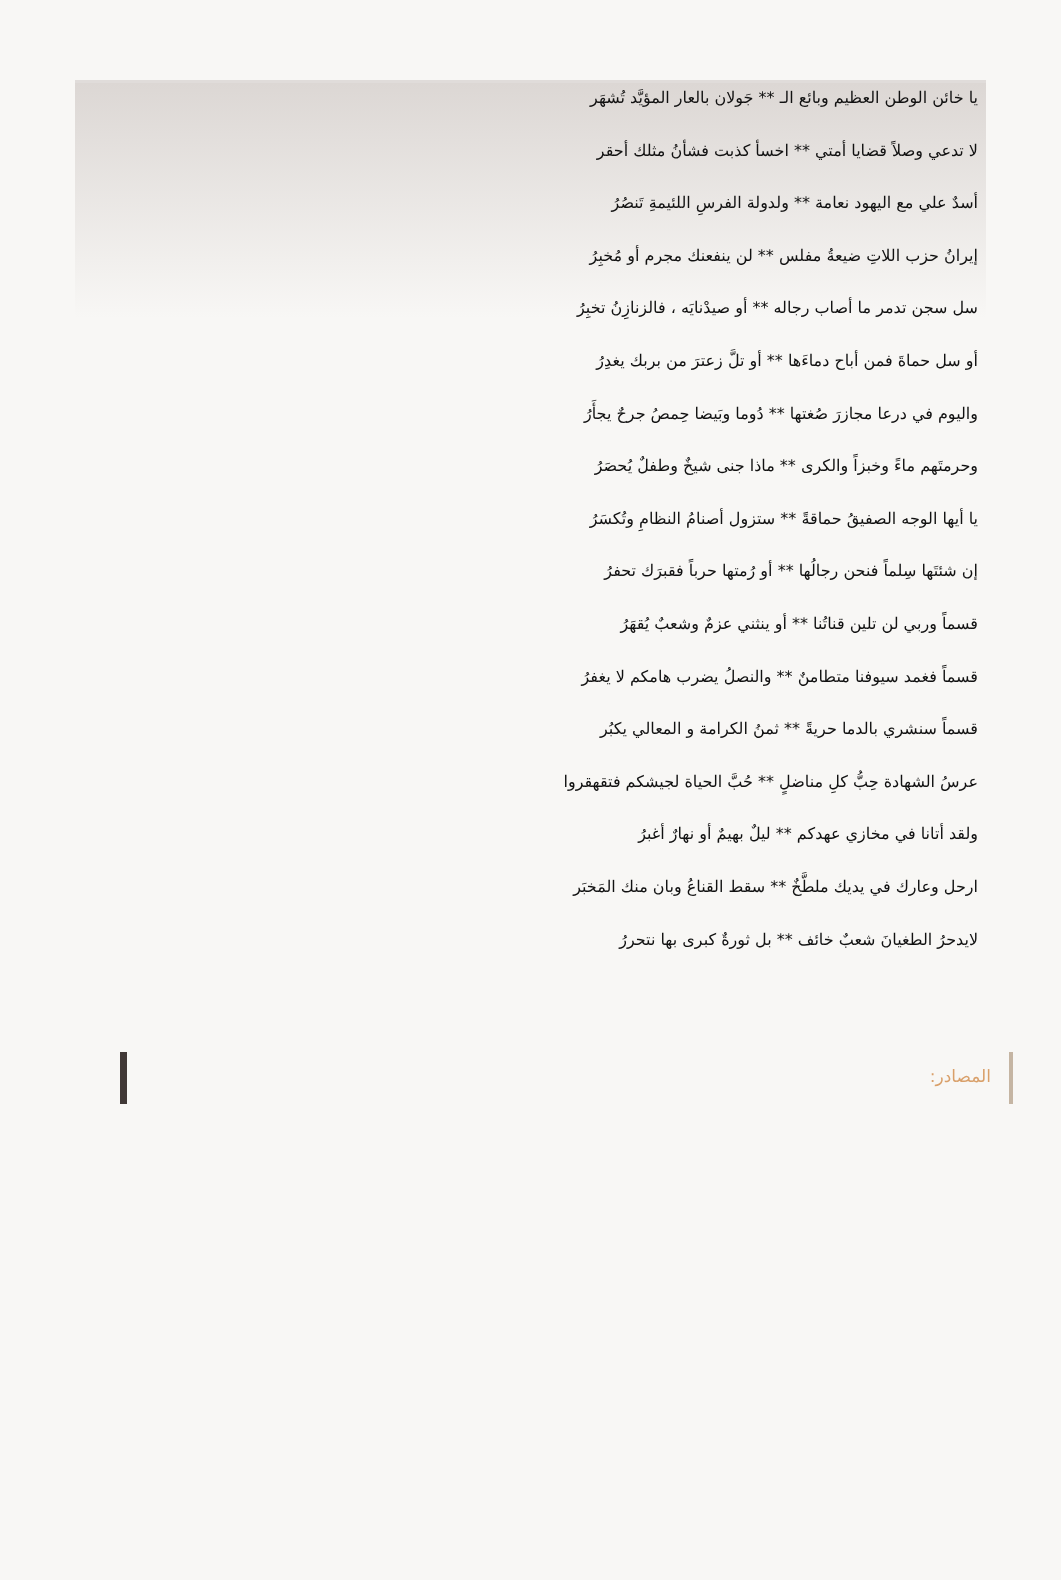يا خائن الوطن العظيم وبائع الـ ** جَولان بالعار المؤيَّد تُشهَر
لا تدعي وصلاً قضايا أمتي ** اخسأ كذبت فشأنُ مثلك أحقر
أسدٌ علي مع اليهود نعامة ** ولدولة الفرسِ اللئيمةِ تَنصُرُ
إيرانُ حزب اللاتِ ضيعةُ مفلس ** لن ينفعنك مجرم أو مُخبِرُ
سل سجن تدمر ما أصاب رجاله ** أو صيدْنايَه ، فالزنازِنُ تخبِرُ
أو سل حماةَ فمن أباح دماءَها ** أو تلَّ زعترَ من بربك يغدِرُ
واليوم في درعا مجازرَ صُغتها ** دُوما وبَيضا حِمصُ جرحٌ يجأَرُ
وحرمتَهم ماءً وخبزاً والكرى ** ماذا جنى شيخٌ وطفلٌ يُحصَرُ
يا أيها الوجه الصفيقُ حماقةً ** ستزول أصنامُ النظامِ وتُكسَرُ
إن شئتَها سِلماً فنحن رجالُها ** أو رُمتها حرباً فقبرَك تحفرُ
قسماً وربي لن تلين قناتُنا ** أو ينثني عزمٌ وشعبٌ يُقهَرُ
قسماً فغمد سيوفنا متطامنٌ ** والنصلُ يضرب هامكم لا يغفرُ
قسماً سنشري بالدما حريةً ** ثمنُ الكرامة و المعالي يكبُر
عرسُ الشهادة حِبُّ كلِ مناضلٍ ** حُبَّ الحياة لجيشكم فتقهقروا
ولقد أتانا في مخازي عهدكم ** ليلٌ بهيمٌ أو نهارٌ أغبرُ
ارحل وعارك في يديك ملطَّخٌ ** سقط القناعُ وبان منك المَخبَر
لايدحرُ الطغيانَ شعبٌ خائف ** بل ثورةٌ كبرى بها نتحررُ
المصادر: